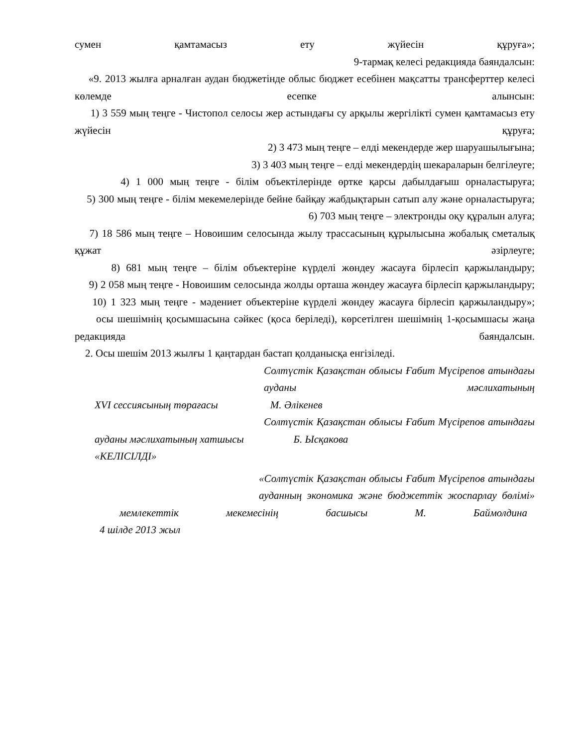сумен қамтамасыз ету жүйесін құруға»;
9-тармақ келесі редакцияда баяндалсын:
«9. 2013 жылға арналған аудан бюджетінде облыс бюджет есебінен мақсатты трансферттер келесі көлемде есепке алынсын:
1) 3 559 мың теңге - Чистопол селосы жер астындағы су арқылы жергілікті сумен қамтамасыз ету жүйесін құруға;
2) 3 473 мың теңге – елді мекендерде жер шаруашылығына;
3) 3 403 мың теңге – елді мекендердің шекараларын белгілеуге;
4) 1 000 мың теңге - білім объектілерінде өртке қарсы дабылдағыш орналастыруға;
5) 300 мың теңге - білім мекемелерінде бейне байқау жабдықтарын сатып алу және орналастыруға;
6) 703 мың теңге – электронды оқу құралын алуға;
7) 18 586 мың теңге – Новоишим селосында жылу трассасының құрылысына жобалық сметалық құжат әзірлеуге;
8) 681 мың теңге – білім объектеріне күрделі жөндеу жасауға бірлесіп қаржыландыру;
9) 2 058 мың теңге - Новоишим селосында жолды орташа жөндеу жасауға бірлесіп қаржыландыру;
10) 1 323 мың теңге - мәдениет объектеріне күрделі жөндеу жасауға бірлесіп қаржыландыру»;
осы шешімнің қосымшасына сәйкес (қоса беріледі), көрсетілген шешімнің 1-қосымшасы жаңа редакцияда баяндалсын.
2. Осы шешім 2013 жылғы 1 қаңтардан бастап қолданысқа енгізіледі.
Солтүстік Қазақстан облысы Ғабит Мүсірепов атындағы ауданы мәслихатының
XVI сессиясының төрағасы М. Әлікенев
Солтүстік Қазақстан облысы Ғабит Мүсірепов атындағы
ауданы мәслихатының хатшысы Б. Ысқакова
«КЕЛІСІЛДІ»
«Солтүстік Қазақстан облысы Ғабит Мүсірепов атындағы ауданның экономика және бюджеттік жоспарлау бөлімі»
мемлекеттік мекемесінің басшысы М. Баймолдина
4 шілде 2013 жыл